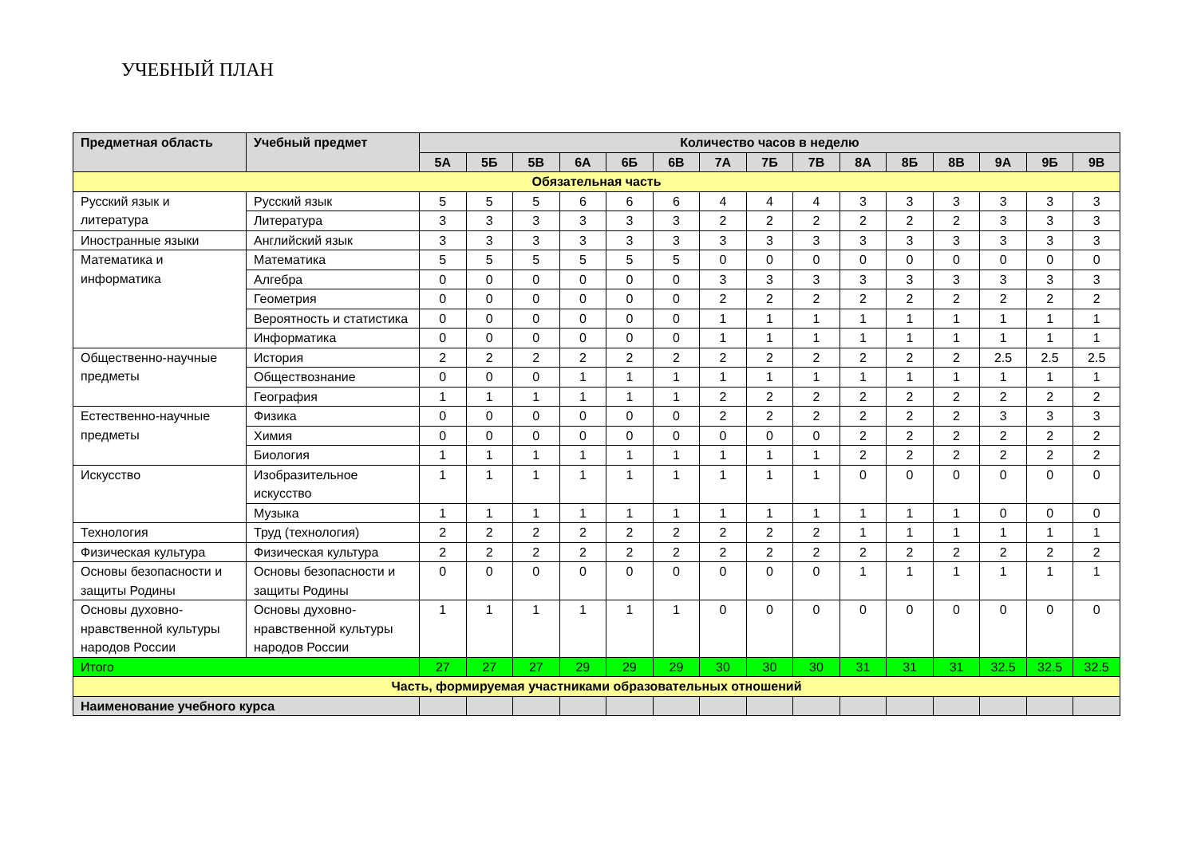УЧЕБНЫЙ ПЛАН
| Предметная область | Учебный предмет | Количество часов в неделю | | | | | | | | | | | | | | |
| --- | --- | --- | --- | --- | --- | --- | --- | --- | --- | --- | --- | --- | --- | --- | --- | --- |
| | | 5А | 5Б | 5В | 6А | 6Б | 6В | 7А | 7Б | 7В | 8А | 8Б | 8В | 9А | 9Б | 9В |
| Обязательная часть | | | | | | | | | | | | | | | | |
| Русский язык и литература | Русский язык | 5 | 5 | 5 | 6 | 6 | 6 | 4 | 4 | 4 | 3 | 3 | 3 | 3 | 3 | 3 |
| | Литература | 3 | 3 | 3 | 3 | 3 | 3 | 2 | 2 | 2 | 2 | 2 | 2 | 3 | 3 | 3 |
| Иностранные языки | Английский язык | 3 | 3 | 3 | 3 | 3 | 3 | 3 | 3 | 3 | 3 | 3 | 3 | 3 | 3 | 3 |
| Математика и информатика | Математика | 5 | 5 | 5 | 5 | 5 | 5 | 0 | 0 | 0 | 0 | 0 | 0 | 0 | 0 | 0 |
| | Алгебра | 0 | 0 | 0 | 0 | 0 | 0 | 3 | 3 | 3 | 3 | 3 | 3 | 3 | 3 | 3 |
| | Геометрия | 0 | 0 | 0 | 0 | 0 | 0 | 2 | 2 | 2 | 2 | 2 | 2 | 2 | 2 | 2 |
| | Вероятность и статистика | 0 | 0 | 0 | 0 | 0 | 0 | 1 | 1 | 1 | 1 | 1 | 1 | 1 | 1 | 1 |
| | Информатика | 0 | 0 | 0 | 0 | 0 | 0 | 1 | 1 | 1 | 1 | 1 | 1 | 1 | 1 | 1 |
| Общественно-научные предметы | История | 2 | 2 | 2 | 2 | 2 | 2 | 2 | 2 | 2 | 2 | 2 | 2 | 2.5 | 2.5 | 2.5 |
| | Обществознание | 0 | 0 | 0 | 1 | 1 | 1 | 1 | 1 | 1 | 1 | 1 | 1 | 1 | 1 | 1 |
| | География | 1 | 1 | 1 | 1 | 1 | 1 | 2 | 2 | 2 | 2 | 2 | 2 | 2 | 2 | 2 |
| Естественно-научные предметы | Физика | 0 | 0 | 0 | 0 | 0 | 0 | 2 | 2 | 2 | 2 | 2 | 2 | 3 | 3 | 3 |
| | Химия | 0 | 0 | 0 | 0 | 0 | 0 | 0 | 0 | 0 | 2 | 2 | 2 | 2 | 2 | 2 |
| | Биология | 1 | 1 | 1 | 1 | 1 | 1 | 1 | 1 | 1 | 2 | 2 | 2 | 2 | 2 | 2 |
| Искусство | Изобразительное искусство | 1 | 1 | 1 | 1 | 1 | 1 | 1 | 1 | 1 | 0 | 0 | 0 | 0 | 0 | 0 |
| | Музыка | 1 | 1 | 1 | 1 | 1 | 1 | 1 | 1 | 1 | 1 | 1 | 1 | 0 | 0 | 0 |
| Технология | Труд (технология) | 2 | 2 | 2 | 2 | 2 | 2 | 2 | 2 | 2 | 1 | 1 | 1 | 1 | 1 | 1 |
| Физическая культура | Физическая культура | 2 | 2 | 2 | 2 | 2 | 2 | 2 | 2 | 2 | 2 | 2 | 2 | 2 | 2 | 2 |
| Основы безопасности и защиты Родины | Основы безопасности и защиты Родины | 0 | 0 | 0 | 0 | 0 | 0 | 0 | 0 | 0 | 1 | 1 | 1 | 1 | 1 | 1 |
| Основы духовно-нравственной культуры народов России | Основы духовно-нравственной культуры народов России | 1 | 1 | 1 | 1 | 1 | 1 | 0 | 0 | 0 | 0 | 0 | 0 | 0 | 0 | 0 |
| Итого | | 27 | 27 | 27 | 29 | 29 | 29 | 30 | 30 | 30 | 31 | 31 | 31 | 32.5 | 32.5 | 32.5 |
| Часть, формируемая участниками образовательных отношений | | | | | | | | | | | | | | | | |
| Наименование учебного курса | | | | | | | | | | | | | | | | |